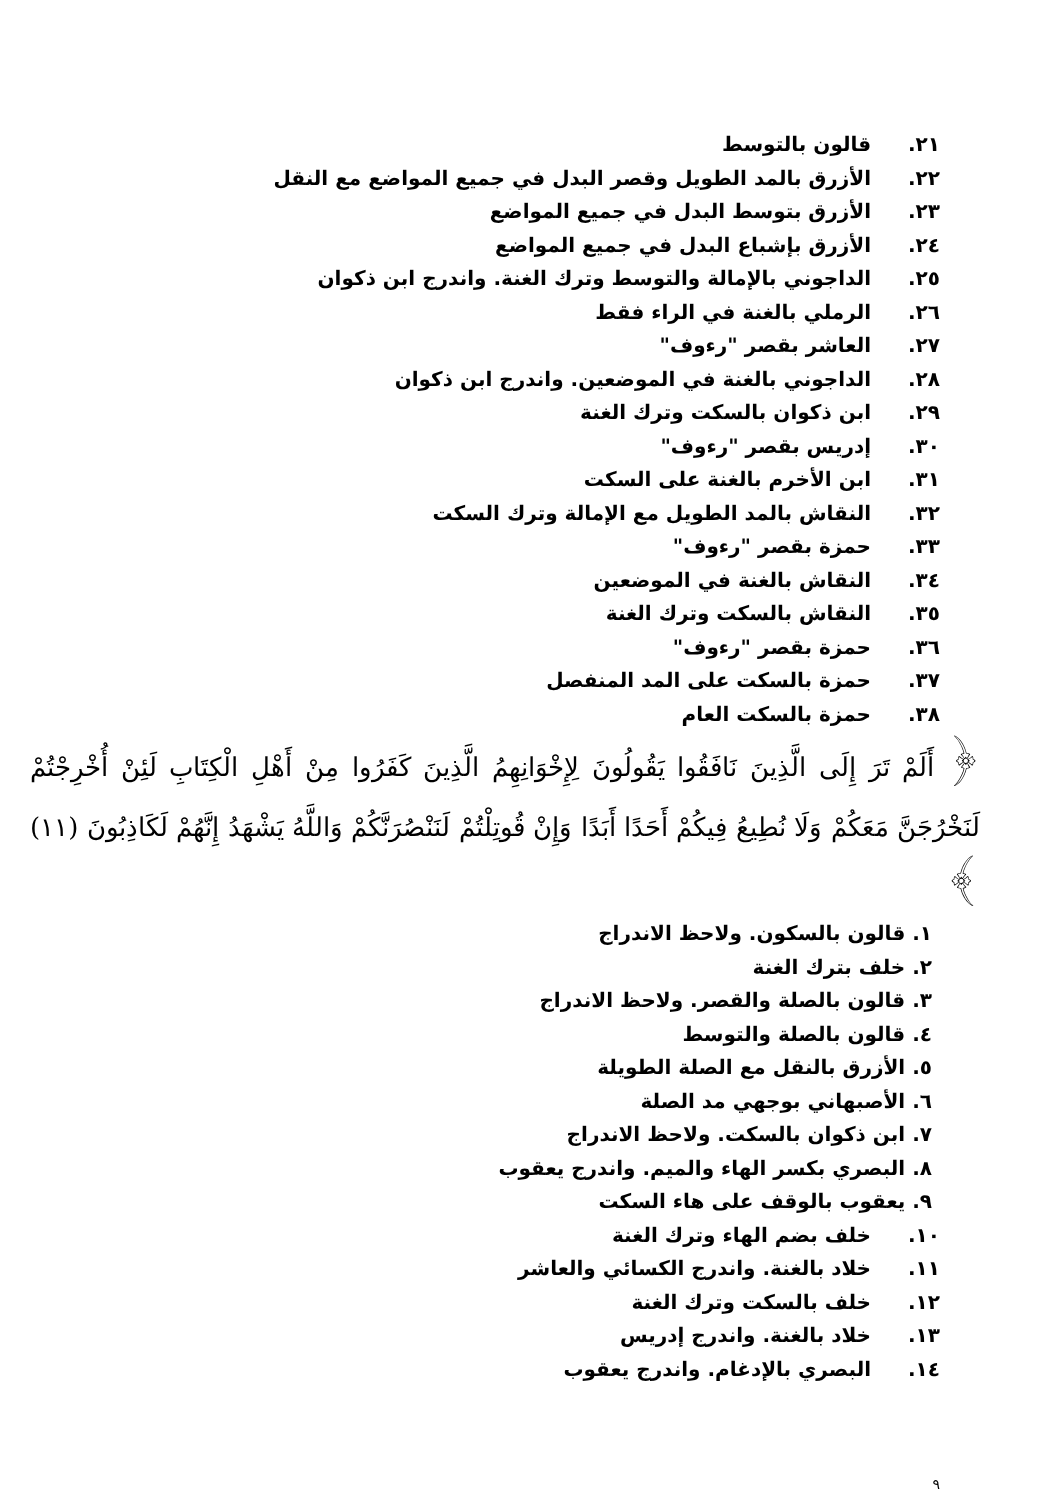٢١. قالون بالتوسط
٢٢. الأزرق بالمد الطويل وقصر البدل في جميع المواضع مع النقل
٢٣. الأزرق بتوسط البدل في جميع المواضع
٢٤. الأزرق بإشباع البدل في جميع المواضع
٢٥. الداجوني بالإمالة والتوسط وترك الغنة. واندرج ابن ذكوان
٢٦. الرملي بالغنة في الراء فقط
٢٧. العاشر بقصر "رءوف"
٢٨. الداجوني بالغنة في الموضعين. واندرج ابن ذكوان
٢٩. ابن ذكوان بالسكت وترك الغنة
٣٠. إدريس بقصر "رءوف"
٣١. ابن الأخرم بالغنة على السكت
٣٢. النقاش بالمد الطويل مع الإمالة وترك السكت
٣٣. حمزة بقصر "رءوف"
٣٤. النقاش بالغنة في الموضعين
٣٥. النقاش بالسكت وترك الغنة
٣٦. حمزة بقصر "رءوف"
٣٧. حمزة بالسكت على المد المنفصل
٣٨. حمزة بالسكت العام
﴿ أَلَمْ تَرَ إِلَى الَّذِينَ نَافَقُوا يَقُولُونَ لِإِخْوَانِهِمُ الَّذِينَ كَفَرُوا مِنْ أَهْلِ الْكِتَابِ لَئِنْ أُخْرِجْتُمْ لَنَخْرُجَنَّ مَعَكُمْ وَلَا نُطِيعُ فِيكُمْ أَحَدًا أَبَدًا وَإِنْ قُوتِلْتُمْ لَنَنْصُرَنَّكُمْ وَاللَّهُ يَشْهَدُ إِنَّهُمْ لَكَاذِبُونَ (١١) ﴾
١. قالون بالسكون. ولاحظ الاندراج
٢. خلف بترك الغنة
٣. قالون بالصلة والقصر. ولاحظ الاندراج
٤. قالون بالصلة والتوسط
٥. الأزرق بالنقل مع الصلة الطويلة
٦. الأصبهاني بوجهي مد الصلة
٧. ابن ذكوان بالسكت. ولاحظ الاندراج
٨. البصري بكسر الهاء والميم. واندرج يعقوب
٩. يعقوب بالوقف على هاء السكت
١٠. خلف بضم الهاء وترك الغنة
١١. خلاد بالغنة. واندرج الكسائي والعاشر
١٢. خلف بالسكت وترك الغنة
١٣. خلاد بالغنة. واندرج إدريس
١٤. البصري بالإدغام. واندرج يعقوب
٩